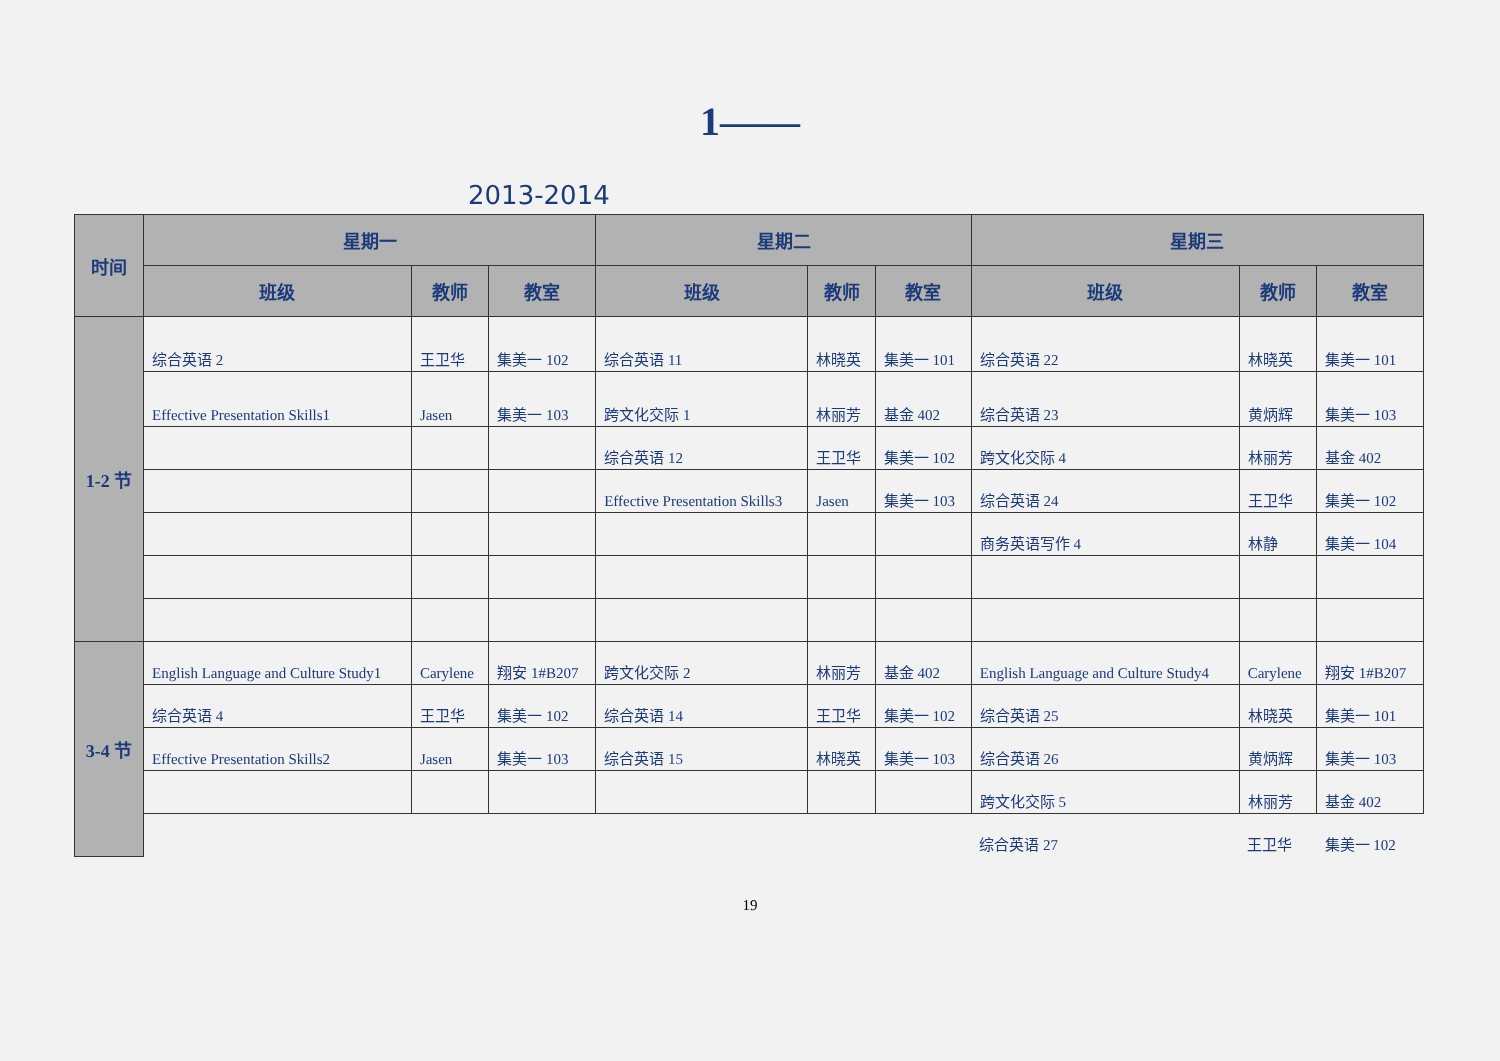1——
2013-2014
| 时间 | 星期一 | | | 星期二 | | | 星期三 | | |
| --- | --- | --- | --- | --- | --- | --- | --- | --- | --- |
| | 班级 | 教师 | 教室 | 班级 | 教师 | 教室 | 班级 | 教师 | 教室 |
| 1-2 节 | 综合英语 2 | 王卫华 | 集美一 102 | 综合英语 11 | 林晓英 | 集美一 101 | 综合英语 22 | 林晓英 | 集美一 101 |
| | Effective Presentation Skills1 | Jasen | 集美一 103 | 跨文化交际 1 | 林丽芳 | 基金 402 | 综合英语 23 | 黄炳辉 | 集美一 103 |
| | | | | 综合英语 12 | 王卫华 | 集美一 102 | 跨文化交际 4 | 林丽芳 | 基金 402 |
| | | | | Effective Presentation Skills3 | Jasen | 集美一 103 | 综合英语 24 | 王卫华 | 集美一 102 |
| | | | | | | | 商务英语写作 4 | 林静 | 集美一 104 |
| 3-4 节 | English Language and Culture Study1 | Carylene | 翔安 1#B207 | 跨文化交际 2 | 林丽芳 | 基金 402 | English Language and Culture Study4 | Carylene | 翔安 1#B207 |
| | 综合英语 4 | 王卫华 | 集美一 102 | 综合英语 14 | 王卫华 | 集美一 102 | 综合英语 25 | 林晓英 | 集美一 101 |
| | Effective Presentation Skills2 | Jasen | 集美一 103 | 综合英语 15 | 林晓英 | 集美一 103 | 综合英语 26 | 黄炳辉 | 集美一 103 |
| | | | | | | | 跨文化交际 5 | 林丽芳 | 基金 402 |
| | | | | | | | 综合英语 27 | 王卫华 | 集美一 102 |
19